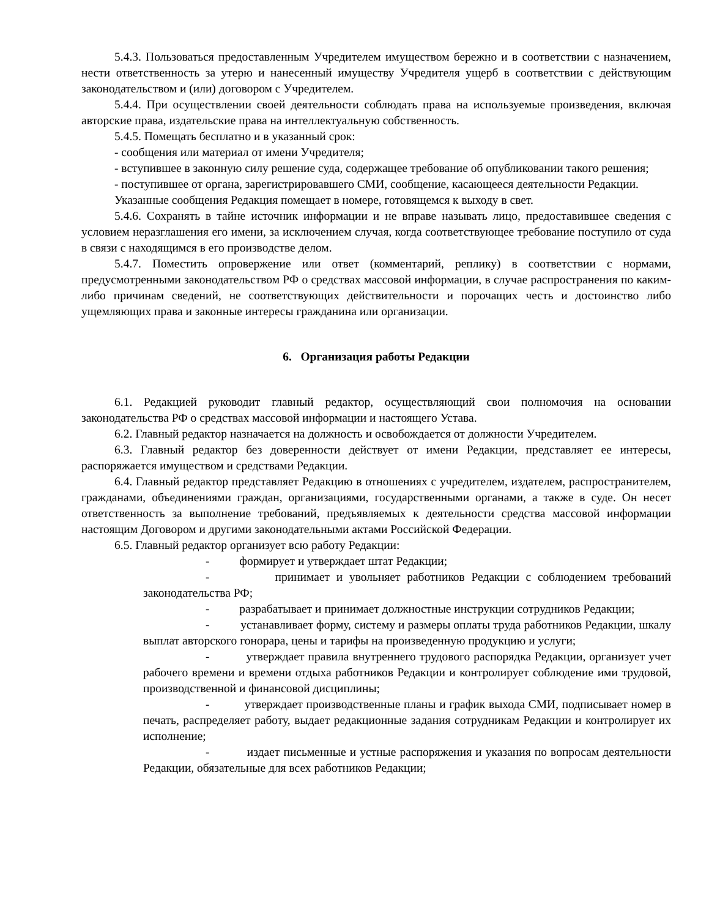5.4.3. Пользоваться предоставленным Учредителем имуществом бережно и в соответствии с назначением, нести ответственность за утерю и нанесенный имуществу Учредителя ущерб в соответствии с действующим законодательством и (или) договором с Учредителем.
5.4.4. При осуществлении своей деятельности соблюдать права на используемые произведения, включая авторские права, издательские права на интеллектуальную собственность.
5.4.5. Помещать бесплатно и в указанный срок:
- сообщения или материал от имени Учредителя;
- вступившее в законную силу решение суда, содержащее требование об опубликовании такого решения;
- поступившее от органа, зарегистрировавшего СМИ, сообщение, касающееся деятельности Редакции.
Указанные сообщения Редакция помещает в номере, готовящемся к выходу в свет.
5.4.6. Сохранять в тайне источник информации и не вправе называть лицо, предоставившее сведения с условием неразглашения его имени, за исключением случая, когда соответствующее требование поступило от суда в связи с находящимся в его производстве делом.
5.4.7. Поместить опровержение или ответ (комментарий, реплику) в соответствии с нормами, предусмотренными законодательством РФ о средствах массовой информации, в случае распространения по каким-либо причинам сведений, не соответствующих действительности и порочащих честь и достоинство либо ущемляющих права и законные интересы гражданина или организации.
6. Организация работы Редакции
6.1. Редакцией руководит главный редактор, осуществляющий свои полномочия на основании законодательства РФ о средствах массовой информации и настоящего Устава.
6.2. Главный редактор назначается на должность и освобождается от должности Учредителем.
6.3. Главный редактор без доверенности действует от имени Редакции, представляет ее интересы, распоряжается имуществом и средствами Редакции.
6.4. Главный редактор представляет Редакцию в отношениях с учредителем, издателем, распространителем, гражданами, объединениями граждан, организациями, государственными органами, а также в суде. Он несет ответственность за выполнение требований, предъявляемых к деятельности средства массовой информации настоящим Договором и другими законодательными актами Российской Федерации.
6.5. Главный редактор организует всю работу Редакции:
- формирует и утверждает штат Редакции;
- принимает и увольняет работников Редакции с соблюдением требований законодательства РФ;
- разрабатывает и принимает должностные инструкции сотрудников Редакции;
- устанавливает форму, систему и размеры оплаты труда работников Редакции, шкалу выплат авторского гонорара, цены и тарифы на произведенную продукцию и услуги;
- утверждает правила внутреннего трудового распорядка Редакции, организует учет рабочего времени и времени отдыха работников Редакции и контролирует соблюдение ими трудовой, производственной и финансовой дисциплины;
- утверждает производственные планы и график выхода СМИ, подписывает номер в печать, распределяет работу, выдает редакционные задания сотрудникам Редакции и контролирует их исполнение;
- издает письменные и устные распоряжения и указания по вопросам деятельности Редакции, обязательные для всех работников Редакции;